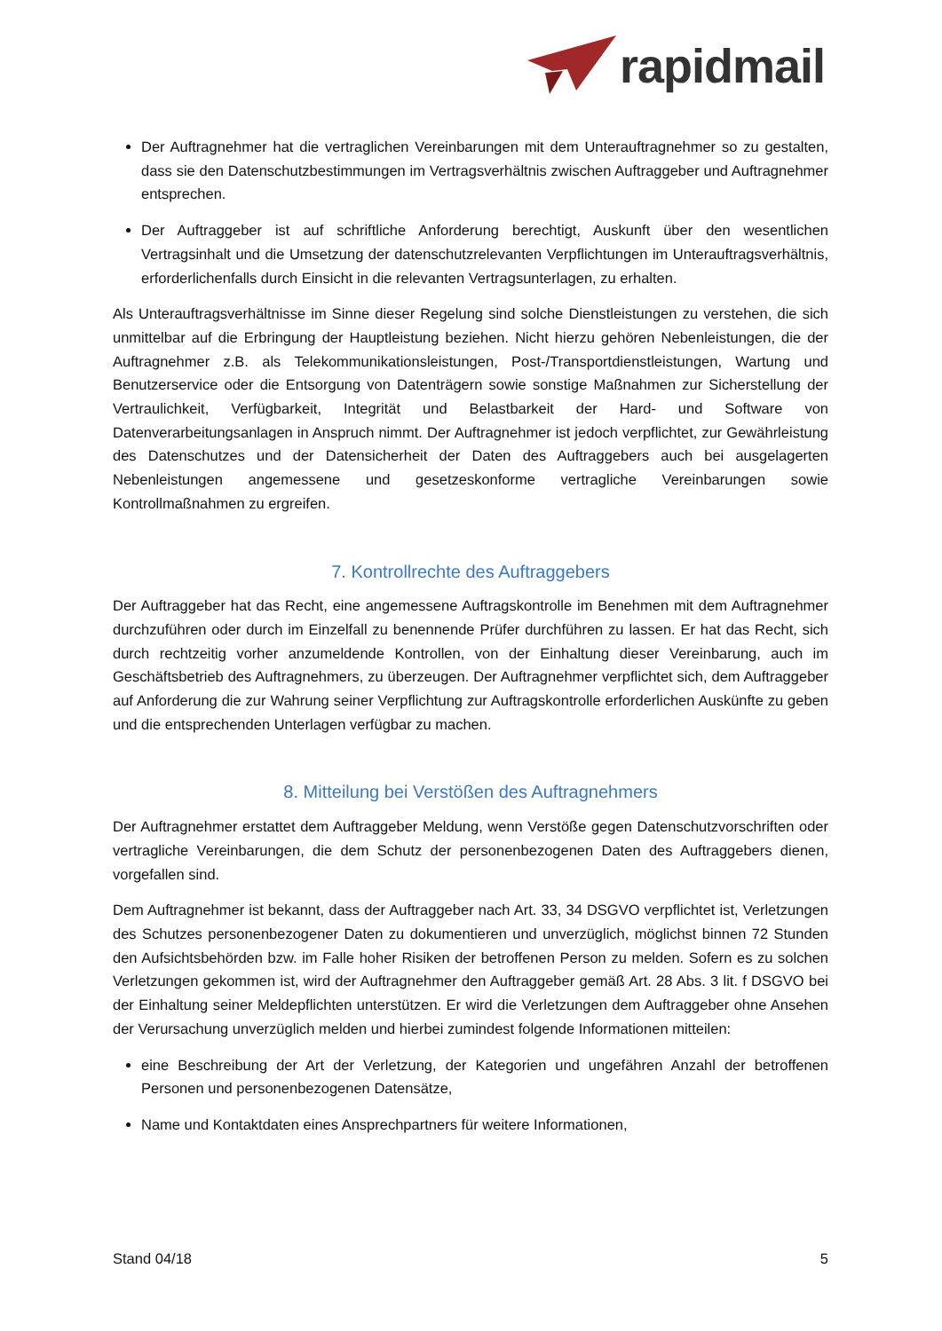rapidmail
Der Auftragnehmer hat die vertraglichen Vereinbarungen mit dem Unterauftragnehmer so zu gestalten, dass sie den Datenschutzbestimmungen im Vertragsverhältnis zwischen Auftraggeber und Auftragnehmer entsprechen.
Der Auftraggeber ist auf schriftliche Anforderung berechtigt, Auskunft über den wesentlichen Vertragsinhalt und die Umsetzung der datenschutzrelevanten Verpflichtungen im Unterauftragsverhältnis, erforderlichenfalls durch Einsicht in die relevanten Vertragsunterlagen, zu erhalten.
Als Unterauftragsverhältnisse im Sinne dieser Regelung sind solche Dienstleistungen zu verstehen, die sich unmittelbar auf die Erbringung der Hauptleistung beziehen. Nicht hierzu gehören Nebenleistungen, die der Auftragnehmer z.B. als Telekommunikationsleistungen, Post-/Transportdienstleistungen, Wartung und Benutzerservice oder die Entsorgung von Datenträgern sowie sonstige Maßnahmen zur Sicherstellung der Vertraulichkeit, Verfügbarkeit, Integrität und Belastbarkeit der Hard- und Software von Datenverarbeitungsanlagen in Anspruch nimmt. Der Auftragnehmer ist jedoch verpflichtet, zur Gewährleistung des Datenschutzes und der Datensicherheit der Daten des Auftraggebers auch bei ausgelagerten Nebenleistungen angemessene und gesetzeskonforme vertragliche Vereinbarungen sowie Kontrollmaßnahmen zu ergreifen.
7. Kontrollrechte des Auftraggebers
Der Auftraggeber hat das Recht, eine angemessene Auftragskontrolle im Benehmen mit dem Auftragnehmer durchzuführen oder durch im Einzelfall zu benennende Prüfer durchführen zu lassen. Er hat das Recht, sich durch rechtzeitig vorher anzumeldende Kontrollen, von der Einhaltung dieser Vereinbarung, auch im Geschäftsbetrieb des Auftragnehmers, zu überzeugen. Der Auftragnehmer verpflichtet sich, dem Auftraggeber auf Anforderung die zur Wahrung seiner Verpflichtung zur Auftragskontrolle erforderlichen Auskünfte zu geben und die entsprechenden Unterlagen verfügbar zu machen.
8. Mitteilung bei Verstößen des Auftragnehmers
Der Auftragnehmer erstattet dem Auftraggeber Meldung, wenn Verstöße gegen Datenschutzvorschriften oder vertragliche Vereinbarungen, die dem Schutz der personenbezogenen Daten des Auftraggebers dienen, vorgefallen sind.
Dem Auftragnehmer ist bekannt, dass der Auftraggeber nach Art. 33, 34 DSGVO verpflichtet ist, Verletzungen des Schutzes personenbezogener Daten zu dokumentieren und unverzüglich, möglichst binnen 72 Stunden den Aufsichtsbehörden bzw. im Falle hoher Risiken der betroffenen Person zu melden. Sofern es zu solchen Verletzungen gekommen ist, wird der Auftragnehmer den Auftraggeber gemäß Art. 28 Abs. 3 lit. f DSGVO bei der Einhaltung seiner Meldepflichten unterstützen. Er wird die Verletzungen dem Auftraggeber ohne Ansehen der Verursachung unverzüglich melden und hierbei zumindest folgende Informationen mitteilen:
eine Beschreibung der Art der Verletzung, der Kategorien und ungefähren Anzahl der betroffenen Personen und personenbezogenen Datensätze,
Name und Kontaktdaten eines Ansprechpartners für weitere Informationen,
Stand 04/18 5